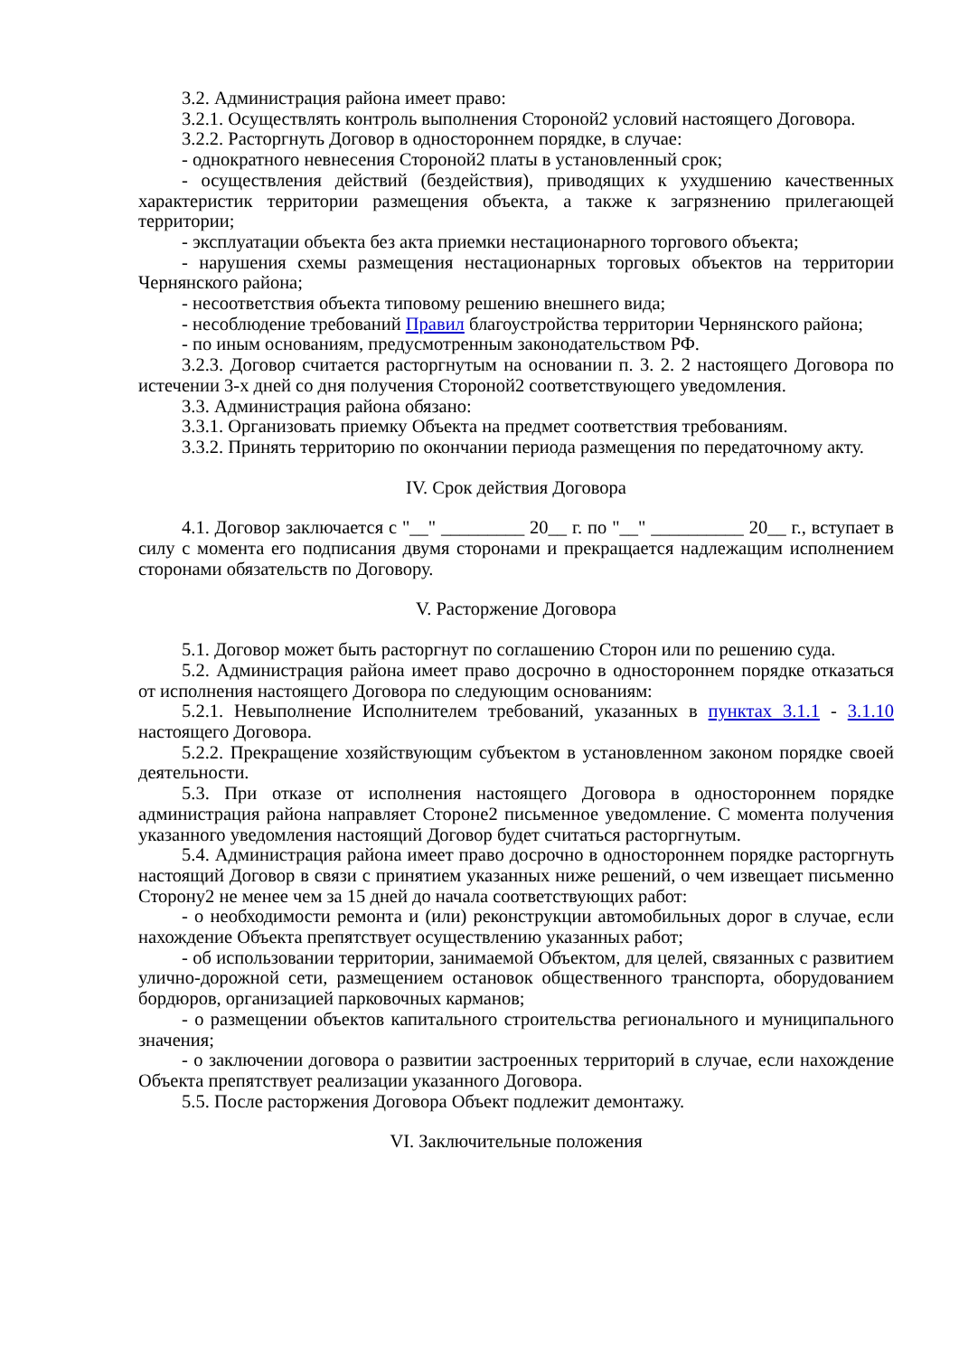3.2. Администрация района имеет право:
3.2.1. Осуществлять контроль выполнения Стороной2 условий настоящего Договора.
3.2.2. Расторгнуть Договор в одностороннем порядке, в случае:
- однократного невнесения Стороной2 платы в установленный срок;
- осуществления действий (бездействия), приводящих к ухудшению качественных характеристик территории размещения объекта, а также к загрязнению прилегающей территории;
- эксплуатации объекта без акта приемки нестационарного торгового объекта;
- нарушения схемы размещения нестационарных торговых объектов на территории Чернянского района;
- несоответствия объекта типовому решению внешнего вида;
- несоблюдение требований Правил благоустройства территории Чернянского района;
- по иным основаниям, предусмотренным законодательством РФ.
3.2.3. Договор считается расторгнутым на основании п. 3. 2. 2 настоящего Договора по истечении 3-х дней со дня получения Стороной2 соответствующего уведомления.
3.3. Администрация района обязано:
3.3.1. Организовать приемку Объекта на предмет соответствия требованиям.
3.3.2. Принять территорию по окончании периода размещения по передаточному акту.
IV. Срок действия Договора
4.1. Договор заключается с "__" _________ 20__ г. по "__" __________ 20__ г., вступает в силу с момента его подписания двумя сторонами и прекращается надлежащим исполнением сторонами обязательств по Договору.
V. Расторжение Договора
5.1. Договор может быть расторгнут по соглашению Сторон или по решению суда.
5.2. Администрация района имеет право досрочно в одностороннем порядке отказаться от исполнения настоящего Договора по следующим основаниям:
5.2.1. Невыполнение Исполнителем требований, указанных в пунктах 3.1.1 - 3.1.10 настоящего Договора.
5.2.2. Прекращение хозяйствующим субъектом в установленном законом порядке своей деятельности.
5.3. При отказе от исполнения настоящего Договора в одностороннем порядке администрация района направляет Стороне2 письменное уведомление. С момента получения указанного уведомления настоящий Договор будет считаться расторгнутым.
5.4. Администрация района имеет право досрочно в одностороннем порядке расторгнуть настоящий Договор в связи с принятием указанных ниже решений, о чем извещает письменно Сторону2 не менее чем за 15 дней до начала соответствующих работ:
- о необходимости ремонта и (или) реконструкции автомобильных дорог в случае, если нахождение Объекта препятствует осуществлению указанных работ;
- об использовании территории, занимаемой Объектом, для целей, связанных с развитием улично-дорожной сети, размещением остановок общественного транспорта, оборудованием бордюров, организацией парковочных карманов;
- о размещении объектов капитального строительства регионального и муниципального значения;
- о заключении договора о развитии застроенных территорий в случае, если нахождение Объекта препятствует реализации указанного Договора.
5.5. После расторжения Договора Объект подлежит демонтажу.
VI. Заключительные положения